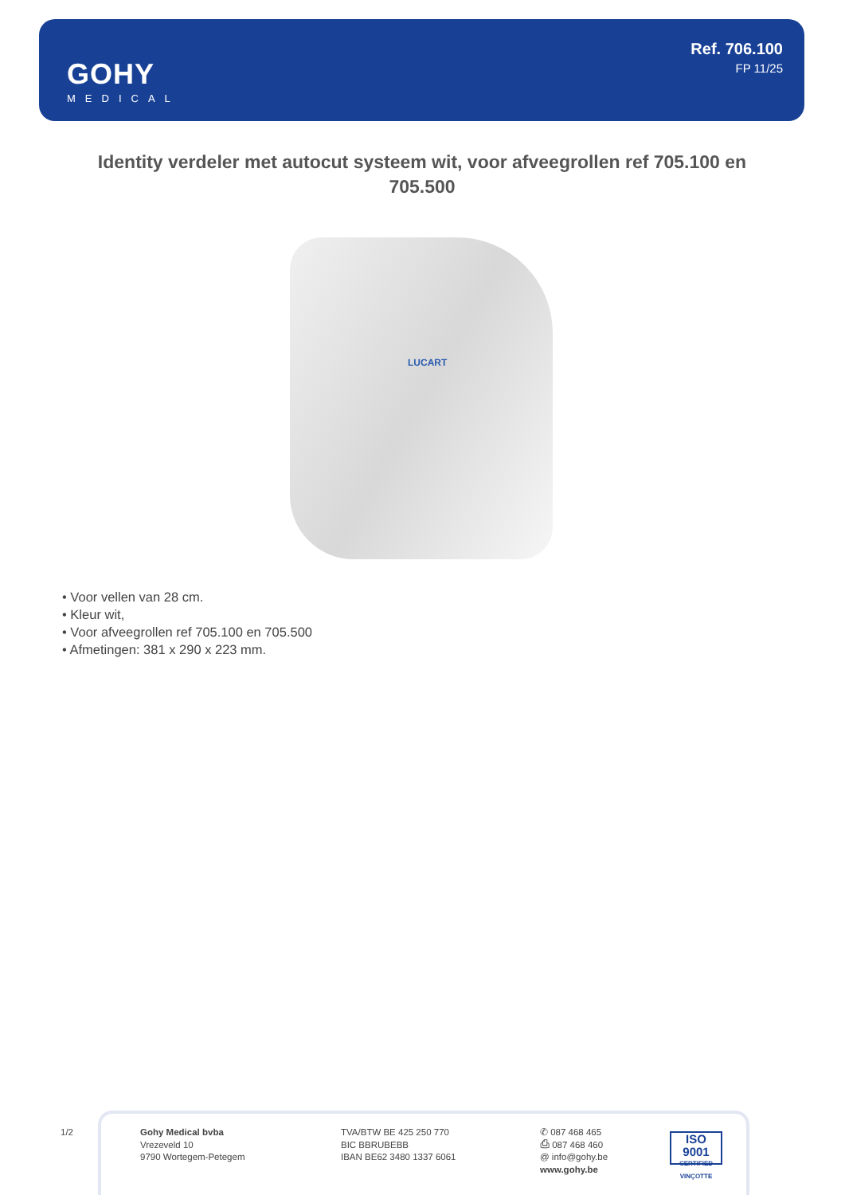GOHY
MEDICAL
Ref. 706.100
FP 11/25
Identity verdeler met autocut systeem wit, voor afveegrollen ref 705.100 en 705.500
LUCART
• Voor vellen van 28 cm.
• Kleur wit,
• Voor afveegrollen ref 705.100 en 705.500
• Afmetingen: 381 x 290 x 223 mm.
1/2
Gohy Medical bvba
Vrezeveld 10
9790 Wortegem-Petegem
TVA/BTW BE 425 250 770
BIC BBRUBEBB
IBAN BE62 3480 1337 6061
✆ 087 468 465
⎙ 087 468 460
@ info@gohy.be
www.gohy.be
ISO 9001
CERTIFIED VINÇOTTE